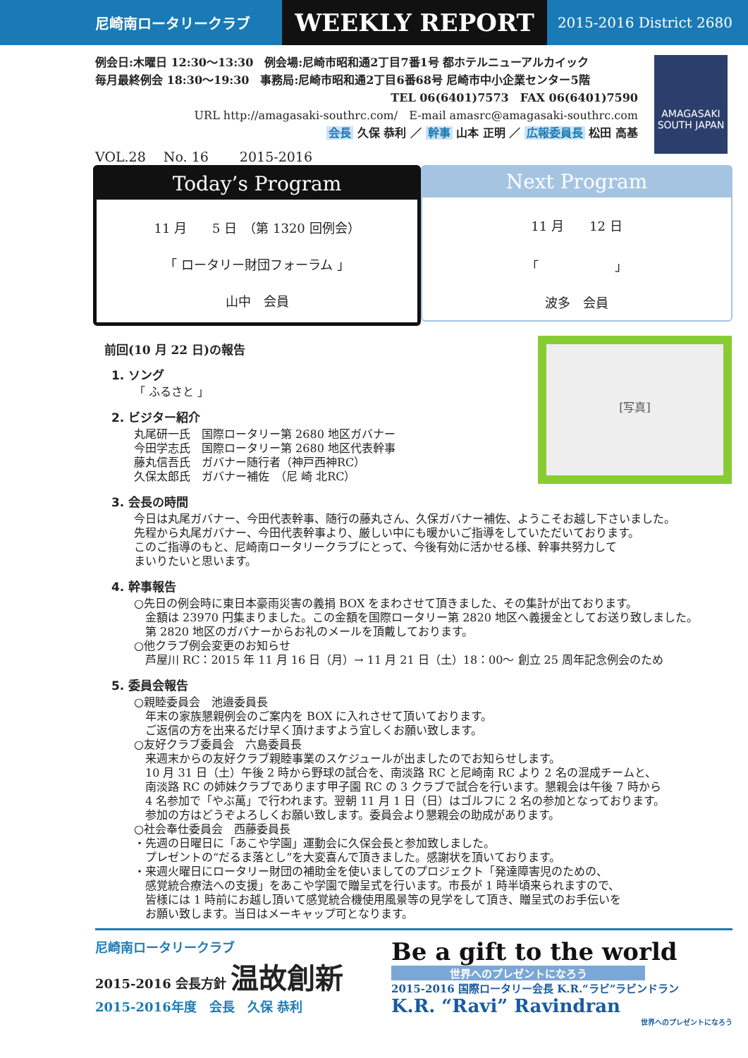尼崎南ロータリークラブ
WEEKLY REPORT
2015-2016 District 2680
AMAGASAKI SOUTH JAPAN
例会日:木曜日 12:30〜13:30　例会場:尼崎市昭和通2丁目7番1号 都ホテルニューアルカイック
毎月最終例会 18:30〜19:30　事務局:尼崎市昭和通2丁目6番68号 尼崎市中小企業センター5階
TEL 06(6401)7573　FAX 06(6401)7590
URL http://amagasaki-southrc.com/　E-mail amasrc@amagasaki-southrc.com
会長 久保 恭利 ／ 幹事 山本 正明 ／ 広報委員長 松田 高基
VOL.28　 No. 16　　 2015-2016
Today’s Program
11 月　　5 日　（第 1320 回例会）
「 ロータリー財団フォーラム 」
山中　会員
Next Program
11 月　　12 日
「　　　　　　」
波多　会員
[写真]
前回(10 月 22 日)の報告
1. ソング
「 ふるさと 」
2. ビジター紹介
丸尾研一氏　国際ロータリー第 2680 地区ガバナー
今田学志氏　国際ロータリー第 2680 地区代表幹事
藤丸信吾氏　ガバナー随行者（神戸西神RC）
久保太郎氏　ガバナー補佐　（尼 崎 北RC）
3. 会長の時間
今日は丸尾ガバナー、今田代表幹事、随行の藤丸さん、久保ガバナー補佐、ようこそお越し下さいました。
先程から丸尾ガバナー、今田代表幹事より、厳しい中にも暖かいご指導をしていただいております。
このご指導のもと、尼崎南ロータリークラブにとって、今後有効に活かせる様、幹事共努力して
まいりたいと思います。
4. 幹事報告
○先日の例会時に東日本豪雨災害の義捐 BOX をまわさせて頂きました、その集計が出ております。
　金額は 23970 円集まりました。この金額を国際ロータリー第 2820 地区へ義援金としてお送り致しました。
　第 2820 地区のガバナーからお礼のメールを頂戴しております。
○他クラブ例会変更のお知らせ
　芦屋川 RC：2015 年 11 月 16 日（月）→ 11 月 21 日（土）18：00〜 創立 25 周年記念例会のため
5. 委員会報告
○親睦委員会　池邉委員長
　年末の家族懇親例会のご案内を BOX に入れさせて頂いております。
　ご返信の方を出来るだけ早く頂けますよう宜しくお願い致します。
○友好クラブ委員会　六島委員長
　来週末からの友好クラブ親睦事業のスケジュールが出ましたのでお知らせします。
　10 月 31 日（土）午後 2 時から野球の試合を、南淡路 RC と尼崎南 RC より 2 名の混成チームと、
　南淡路 RC の姉妹クラブであります甲子園 RC の 3 クラブで試合を行います。懇親会は午後 7 時から
　4 名参加で「やぶ萬」で行われます。翌朝 11 月 1 日（日）はゴルフに 2 名の参加となっております。
　参加の方はどうぞよろしくお願い致します。委員会より懇親会の助成があります。
○社会奉仕委員会　西藤委員長
・先週の日曜日に「あこや学園」運動会に久保会長と参加致しました。
　プレゼントの“だるま落とし”を大変喜んで頂きました。感謝状を頂いております。
・来週火曜日にロータリー財団の補助金を使いましてのプロジェクト「発達障害児のための、
　感覚統合療法への支援」をあこや学園で贈呈式を行います。市長が 1 時半頃来られますので、
　皆様には 1 時前にお越し頂いて感覚統合機使用風景等の見学をして頂き、贈呈式のお手伝いを
　お願い致します。当日はメーキャップ可となります。
尼崎南ロータリークラブ
2015-2016 会長方針 温故創新
2015-2016年度　会長　久保 恭利
Be a gift to the world
世界へのプレゼントになろう
2015-2016 国際ロータリー会長 K.R.“ラビ”ラビンドラン
K.R. “Ravi” Ravindran
世界へのプレゼントになろう